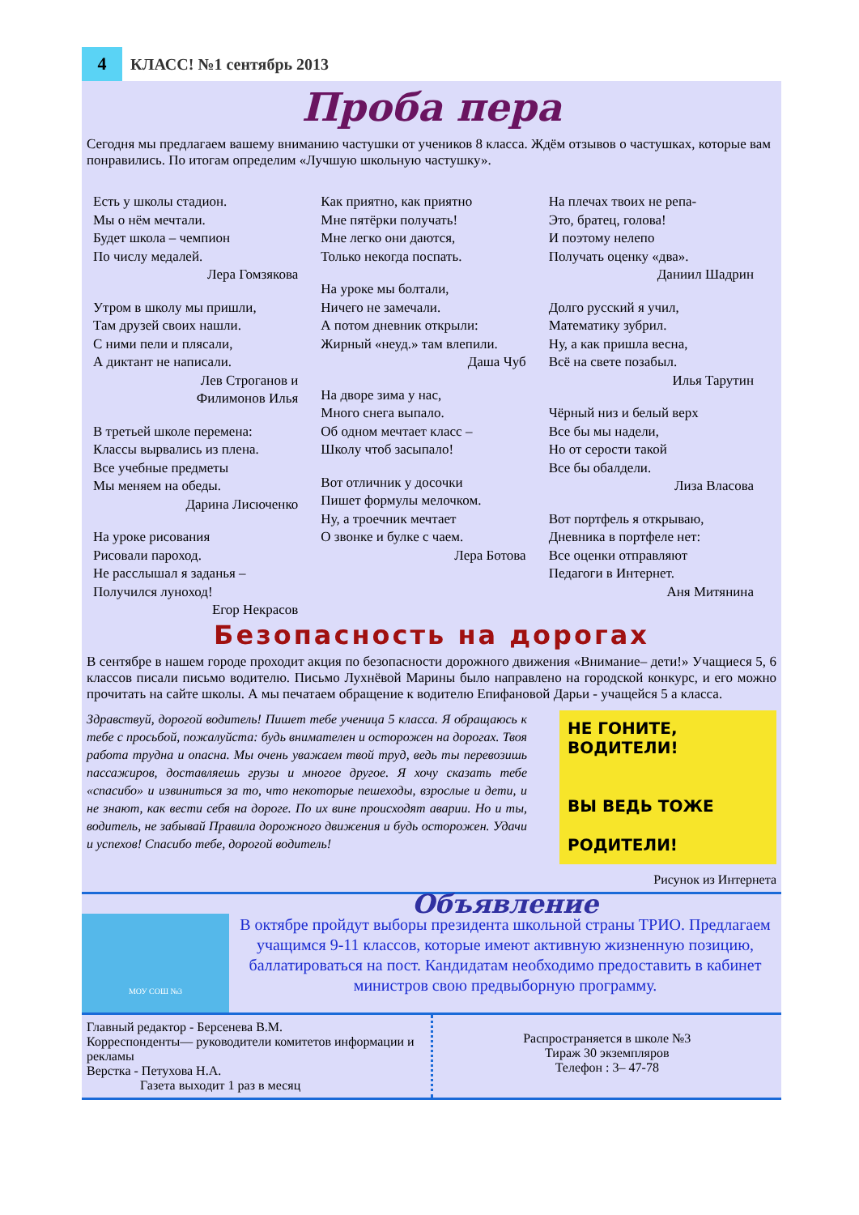4
КЛАСС! №1 сентябрь 2013
Проба пера
Сегодня мы предлагаем вашему вниманию частушки от учеников 8 класса. Ждём отзывов о частушках, которые вам понравились. По итогам определим «Лучшую школьную частушку».
Есть у школы стадион.
Мы о нём мечтали.
Будет школа – чемпион
По числу медалей.
Лера Гомзякова
Утром в школу мы пришли,
Там друзей своих нашли.
С ними пели и плясали,
А диктант не написали.
Лев Строганов и
Филимонов Илья
В третьей школе перемена:
Классы вырвались из плена.
Все учебные предметы
Мы меняем на обеды.
Дарина Лисюченко
На уроке рисования
Рисовали пароход.
Не расслышал я заданья –
Получился луноход!
Егор Некрасов
Как приятно, как приятно
Мне пятёрки получать!
Мне легко они даются,
Только некогда поспать.
На уроке мы болтали,
Ничего не замечали.
А потом дневник открыли:
Жирный «неуд.» там влепили.
Даша Чуб
На дворе зима у нас,
Много снега выпало.
Об одном мечтает класс –
Школу чтоб засыпало!
Вот отличник у досочки
Пишет формулы мелочком.
Ну, а троечник мечтает
О звонке и булке с чаем.
Лера Ботова
На плечах твоих не репа-
Это, братец, голова!
И поэтому нелепо
Получать оценку «два».
Даниил Шадрин
Долго русский я учил,
Математику зубрил.
Ну, а как пришла весна,
Всё на свете позабыл.
Илья Тарутин
Чёрный низ и белый верх
Все бы мы надели,
Но от серости такой
Все бы обалдели.
Лиза Власова
Вот портфель я открываю,
Дневника в портфеле нет:
Все оценки отправляют
Педагоги в Интернет.
Аня Митянина
Безопасность на дорогах
В сентябре в нашем городе проходит акция по безопасности дорожного движения «Внимание– дети!» Учащиеся 5, 6 классов писали письмо водителю. Письмо Лухнёвой Марины было направлено на городской конкурс, и его можно прочитать на сайте школы. А мы печатаем обращение к водителю Епифановой Дарьи - учащейся 5 а класса.
Здравствуй, дорогой водитель! Пишет тебе ученица 5 класса. Я обращаюсь к тебе с просьбой, пожалуйста: будь внимателен и осторожен на дорогах. Твоя работа трудна и опасна. Мы очень уважаем твой труд, ведь ты перевозишь пассажиров, доставляешь грузы и многое другое. Я хочу сказать тебе «спасибо» и извиниться за то, что некоторые пешеходы, взрослые и дети, и не знают, как вести себя на дороге. По их вине происходят аварии. Но и ты, водитель, не забывай Правила дорожного движения и будь осторожен. Удачи и успехов! Спасибо тебе, дорогой водитель!
НЕ ГОНИТЕ, ВОДИТЕЛИ!
ВЫ ВЕДЬ ТОЖЕ
РОДИТЕЛИ!
Рисунок из Интернета
МОУ СОШ №3
Объявление
В октябре пройдут выборы президента школьной страны ТРИО. Предлагаем учащимся 9-11 классов, которые имеют активную жизненную позицию, баллатироваться на пост. Кандидатам необходимо предоставить в кабинет министров свою предвыборную программу.
Главный редактор - Берсенева В.М.
Корреспонденты— руководители комитетов информации и рекламы
Верстка - Петухова Н.А.
Газета выходит 1 раз в месяц
Распространяется в школе №3
Тираж 30 экземпляров
Телефон : 3– 47-78